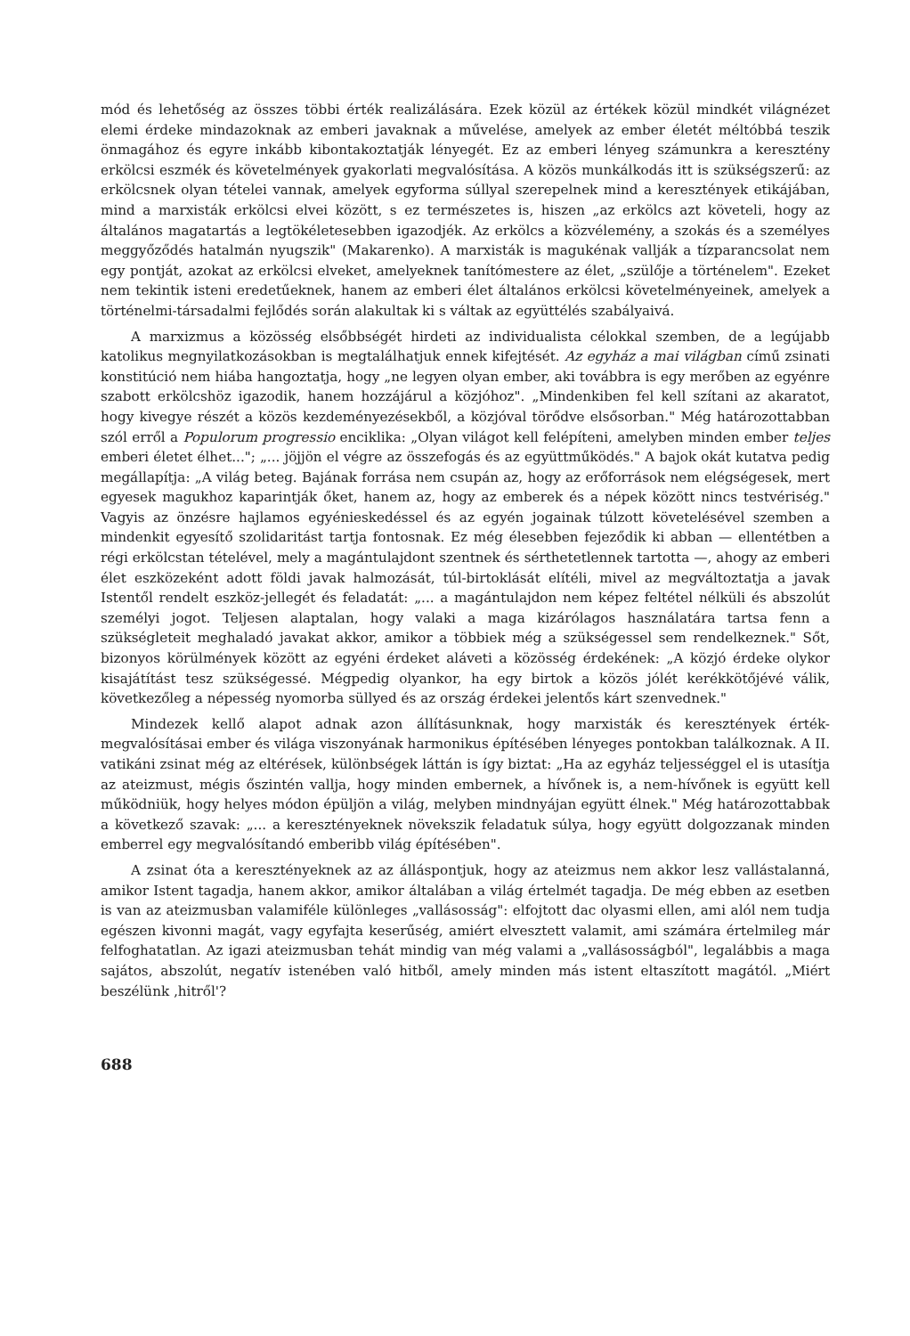mód és lehetőség az összes többi érték realizálására. Ezek közül az értékek közül mindkét világnézet elemi érdeke mindazoknak az emberi javaknak a művelése, amelyek az ember életét méltóbbá teszik önmagához és egyre inkább kibontakoztatják lényegét. Ez az emberi lényeg számunkra a keresztény erkölcsi eszmék és követelmények gyakorlati megvalósítása. A közös munkálkodás itt is szükségszerű: az erkölcsnek olyan tételei vannak, amelyek egyforma súllyal szerepelnek mind a keresztények etikájában, mind a marxisták erkölcsi elvei között, s ez természetes is, hiszen „az erkölcs azt követeli, hogy az általános magatartás a legtökéletesebben igazodjék. Az erkölcs a közvélemény, a szokás és a személyes meggyőződés hatalmán nyugszik" (Makarenko). A marxisták is magukénak vallják a tízparancsolat nem egy pontját, azokat az erkölcsi elveket, amelyeknek tanítómestere az élet, „szülője a történelem". Ezeket nem tekintik isteni eredetűeknek, hanem az emberi élet általános erkölcsi követelményeinek, amelyek a történelmi-társadalmi fejlődés során alakultak ki s váltak az együttélés szabályaivá.
A marxizmus a közösség elsőbbségét hirdeti az individualista célokkal szemben, de a legújabb katolikus megnyilatkozásokban is megtalálhatjuk ennek kifejtését. Az egyház a mai világban című zsinati konstitúció nem hiába hangoztatja, hogy „ne legyen olyan ember, aki továbbra is egy merőben az egyénre szabott erkölcshöz igazodik, hanem hozzájárul a közjóhoz". „Mindenkiben fel kell szítani az akaratot, hogy kivegye részét a közös kezdeményezésekből, a közjóval törődve elsősorban." Még határozottabban szól erről a Populorum progressio enciklika: „Olyan világot kell felépíteni, amelyben minden ember teljes emberi életet élhet..."; „... jöjjön el végre az összefogás és az együttműködés." A bajok okát kutatva pedig megállapítja: „A világ beteg. Bajának forrása nem csupán az, hogy az erőforrások nem elégségesek, mert egyesek magukhoz kaparintják őket, hanem az, hogy az emberek és a népek között nincs testvériség." Vagyis az önzésre hajlamos egyénieskedéssel és az egyén jogainak túlzott követelésével szemben a mindenkit egyesítő szolidaritást tartja fontosnak. Ez még élesebben fejeződik ki abban — ellentétben a régi erkölcstan tételével, mely a magántulajdont szentnek és sérthetetlennek tartotta —, ahogy az emberi élet eszközeként adott földi javak halmozását, túl-birtoklását elítéli, mivel az megváltoztatja a javak Istentől rendelt eszköz-jellegét és feladatát: „... a magántulajdon nem képez feltétel nélküli és abszolút személyi jogot. Teljesen alaptalan, hogy valaki a maga kizárólagos használatára tartsa fenn a szükségleteit meghaladó javakat akkor, amikor a többiek még a szükségessel sem rendelkeznek." Sőt, bizonyos körülmények között az egyéni érdeket aláveti a közösség érdekének: „A közjó érdeke olykor kisajátítást tesz szükségessé. Mégpedig olyankor, ha egy birtok a közös jólét kerékkötőjévé válik, következőleg a népesség nyomorba süllyed és az ország érdekei jelentős kárt szenvednek."
Mindezek kellő alapot adnak azon állításunknak, hogy marxisták és keresztények érték-megvalósításai ember és világa viszonyának harmonikus építésében lényeges pontokban találkoznak. A II. vatikáni zsinat még az eltérések, különbségek láttán is így biztat: „Ha az egyház teljességgel el is utasítja az ateizmust, mégis őszintén vallja, hogy minden embernek, a hívőnek is, a nem-hívőnek is együtt kell működniük, hogy helyes módon épüljön a világ, melyben mindnyájan együtt élnek." Még határozottabbak a következő szavak: „... a keresztényeknek növekszik feladatuk súlya, hogy együtt dolgozzanak minden emberrel egy megvalósítandó emberibb világ építésében".
A zsinat óta a keresztényeknek az az álláspontjuk, hogy az ateizmus nem akkor lesz vallástalanná, amikor Istent tagadja, hanem akkor, amikor általában a világ értelmét tagadja. De még ebben az esetben is van az ateizmusban valamiféle különleges „vallásosság": elfojtott dac olyasmi ellen, ami alól nem tudja egészen kivonni magát, vagy egyfajta keserűség, amiért elvesztett valamit, ami számára értelmileg már felfoghatatlan. Az igazi ateizmusban tehát mindig van még valami a „vallásosságból", legalábbis a maga sajátos, abszolút, negatív istenében való hitből, amely minden más istent eltaszított magától. „Miért beszélünk ‚hitről'?
688